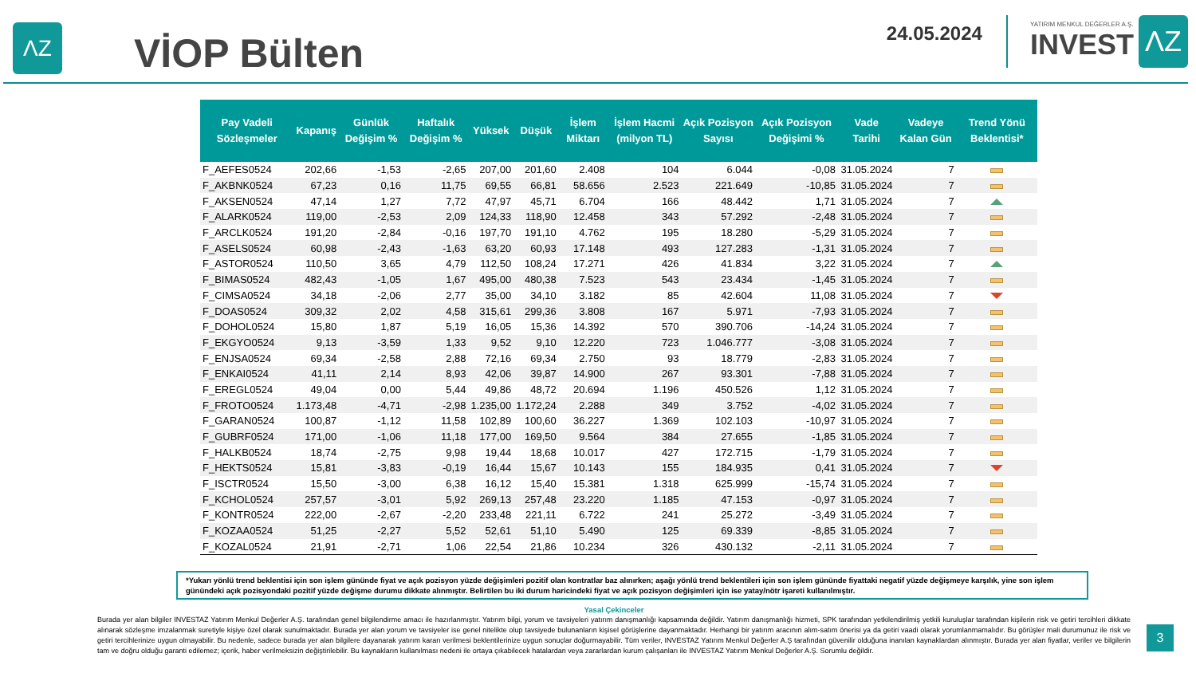ΛZ
VİOP Bülten
24.05.2024
YATIRIM MENKUL DEĞERLER A.Ş.
INVEST
ΛZ
| Pay Vadeli Sözleşmeler | Kapanış | Günlük Değişim % | Haftalık Değişim % | Yüksek | Düşük | İşlem Miktarı | İşlem Hacmi (milyon TL) | Açık Pozisyon Sayısı | Açık Pozisyon Değişimi % | Vade Tarihi | Vadeye Kalan Gün | Trend Yönü Beklentisi* |
| --- | --- | --- | --- | --- | --- | --- | --- | --- | --- | --- | --- | --- |
| F_AEFES0524 | 202,66 | -1,53 | -2,65 | 207,00 | 201,60 | 2.408 | 104 | 6.044 | -0,08 | 31.05.2024 | 7 | |
| F_AKBNK0524 | 67,23 | 0,16 | 11,75 | 69,55 | 66,81 | 58.656 | 2.523 | 221.649 | -10,85 | 31.05.2024 | 7 | |
| F_AKSEN0524 | 47,14 | 1,27 | 7,72 | 47,97 | 45,71 | 6.704 | 166 | 48.442 | 1,71 | 31.05.2024 | 7 | |
| F_ALARK0524 | 119,00 | -2,53 | 2,09 | 124,33 | 118,90 | 12.458 | 343 | 57.292 | -2,48 | 31.05.2024 | 7 | |
| F_ARCLK0524 | 191,20 | -2,84 | -0,16 | 197,70 | 191,10 | 4.762 | 195 | 18.280 | -5,29 | 31.05.2024 | 7 | |
| F_ASELS0524 | 60,98 | -2,43 | -1,63 | 63,20 | 60,93 | 17.148 | 493 | 127.283 | -1,31 | 31.05.2024 | 7 | |
| F_ASTOR0524 | 110,50 | 3,65 | 4,79 | 112,50 | 108,24 | 17.271 | 426 | 41.834 | 3,22 | 31.05.2024 | 7 | |
| F_BIMAS0524 | 482,43 | -1,05 | 1,67 | 495,00 | 480,38 | 7.523 | 543 | 23.434 | -1,45 | 31.05.2024 | 7 | |
| F_CIMSA0524 | 34,18 | -2,06 | 2,77 | 35,00 | 34,10 | 3.182 | 85 | 42.604 | 11,08 | 31.05.2024 | 7 | |
| F_DOAS0524 | 309,32 | 2,02 | 4,58 | 315,61 | 299,36 | 3.808 | 167 | 5.971 | -7,93 | 31.05.2024 | 7 | |
| F_DOHOL0524 | 15,80 | 1,87 | 5,19 | 16,05 | 15,36 | 14.392 | 570 | 390.706 | -14,24 | 31.05.2024 | 7 | |
| F_EKGYO0524 | 9,13 | -3,59 | 1,33 | 9,52 | 9,10 | 12.220 | 723 | 1.046.777 | -3,08 | 31.05.2024 | 7 | |
| F_ENJSA0524 | 69,34 | -2,58 | 2,88 | 72,16 | 69,34 | 2.750 | 93 | 18.779 | -2,83 | 31.05.2024 | 7 | |
| F_ENKAI0524 | 41,11 | 2,14 | 8,93 | 42,06 | 39,87 | 14.900 | 267 | 93.301 | -7,88 | 31.05.2024 | 7 | |
| F_EREGL0524 | 49,04 | 0,00 | 5,44 | 49,86 | 48,72 | 20.694 | 1.196 | 450.526 | 1,12 | 31.05.2024 | 7 | |
| F_FROTO0524 | 1.173,48 | -4,71 | -2,98 | 1.235,00 | 1.172,24 | 2.288 | 349 | 3.752 | -4,02 | 31.05.2024 | 7 | |
| F_GARAN0524 | 100,87 | -1,12 | 11,58 | 102,89 | 100,60 | 36.227 | 1.369 | 102.103 | -10,97 | 31.05.2024 | 7 | |
| F_GUBRF0524 | 171,00 | -1,06 | 11,18 | 177,00 | 169,50 | 9.564 | 384 | 27.655 | -1,85 | 31.05.2024 | 7 | |
| F_HALKB0524 | 18,74 | -2,75 | 9,98 | 19,44 | 18,68 | 10.017 | 427 | 172.715 | -1,79 | 31.05.2024 | 7 | |
| F_HEKTS0524 | 15,81 | -3,83 | -0,19 | 16,44 | 15,67 | 10.143 | 155 | 184.935 | 0,41 | 31.05.2024 | 7 | |
| F_ISCTR0524 | 15,50 | -3,00 | 6,38 | 16,12 | 15,40 | 15.381 | 1.318 | 625.999 | -15,74 | 31.05.2024 | 7 | |
| F_KCHOL0524 | 257,57 | -3,01 | 5,92 | 269,13 | 257,48 | 23.220 | 1.185 | 47.153 | -0,97 | 31.05.2024 | 7 | |
| F_KONTR0524 | 222,00 | -2,67 | -2,20 | 233,48 | 221,11 | 6.722 | 241 | 25.272 | -3,49 | 31.05.2024 | 7 | |
| F_KOZAA0524 | 51,25 | -2,27 | 5,52 | 52,61 | 51,10 | 5.490 | 125 | 69.339 | -8,85 | 31.05.2024 | 7 | |
| F_KOZAL0524 | 21,91 | -2,71 | 1,06 | 22,54 | 21,86 | 10.234 | 326 | 430.132 | -2,11 | 31.05.2024 | 7 | |
*Yukarı yönlü trend beklentisi için son işlem gününde fiyat ve açık pozisyon yüzde değişimleri pozitif olan kontratlar baz alınırken; aşağı yönlü trend beklentileri için son işlem gününde fiyattaki negatif yüzde değişmeye karşılık, yine son işlem günündeki açık pozisyondaki pozitif yüzde değişme durumu dikkate alınmıştır. Belirtilen bu iki durum haricindeki fiyat ve açık pozisyon değişimleri için ise yatay/nötr işareti kullanılmıştır.
Yasal Çekinceler
Burada yer alan bilgiler INVESTAZ Yatırım Menkul Değerler A.Ş. tarafından genel bilgilendirme amacı ile hazırlanmıştır. Yatırım bilgi, yorum ve tavsiyeleri yatırım danışmanlığı kapsamında değildir. Yatırım danışmanlığı hizmeti, SPK tarafından yetkilendirilmiş yetkili kuruluşlar tarafından kişilerin risk ve getiri tercihleri dikkate alınarak sözleşme imzalanmak suretiyle kişiye özel olarak sunulmaktadır. Burada yer alan yorum ve tavsiyeler ise genel nitelikte olup tavsiyede bulunanların kişisel görüşlerine dayanmaktadır. Herhangi bir yatırım aracının alım-satım önerisi ya da getiri vaadi olarak yorumlanmamalıdır. Bu görüşler mali durumunuz ile risk ve getiri tercihlerinize uygun olmayabilir. Bu nedenle, sadece burada yer alan bilgilere dayanarak yatırım kararı verilmesi beklentilerinize uygun sonuçlar doğurmayabilir. Tüm veriler, INVESTAZ Yatırım Menkul Değerler A.Ş tarafından güvenilir olduğuna inanılan kaynaklardan alınmıştır. Burada yer alan fiyatlar, veriler ve bilgilerin tam ve doğru olduğu garanti edilemez; içerik, haber verilmeksizin değiştirilebilir. Bu kaynakların kullanılması nedeni ile ortaya çıkabilecek hatalardan veya zararlardan kurum çalışanları ile INVESTAZ Yatırım Menkul Değerler A.Ş. Sorumlu değildir.
3